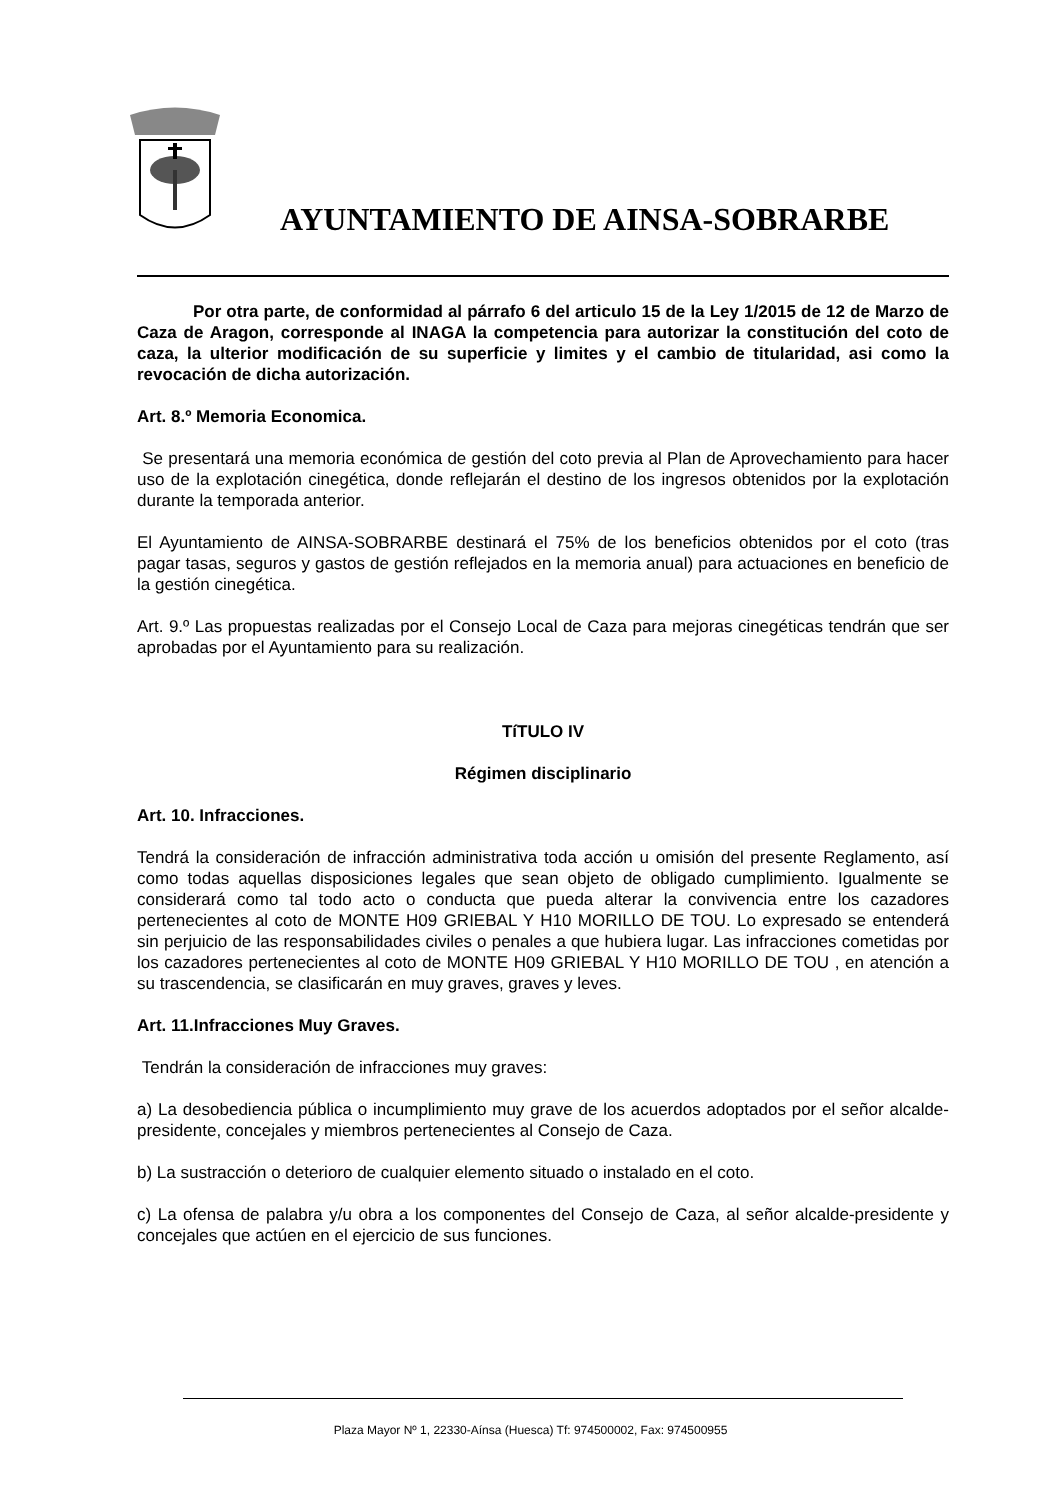AYUNTAMIENTO DE AINSA-SOBRARBE
Por otra parte, de conformidad al párrafo 6 del articulo 15 de la Ley 1/2015 de 12 de Marzo de Caza de Aragon, corresponde al INAGA la competencia para autorizar la constitución del coto de caza, la ulterior modificación de su superficie y limites y el cambio de titularidad, asi como la revocación de dicha autorización.
Art. 8.º Memoria Economica.
Se presentará una memoria económica de gestión del coto previa al Plan de Aprovechamiento para hacer uso de la explotación cinegética, donde reflejarán el destino de los ingresos obtenidos por la explotación durante la temporada anterior.
El Ayuntamiento de AINSA-SOBRARBE destinará el 75% de los beneficios obtenidos por el coto (tras pagar tasas, seguros y gastos de gestión reflejados en la memoria anual) para actuaciones en beneficio de la gestión cinegética.
Art. 9.º Las propuestas realizadas por el Consejo Local de Caza para mejoras cinegéticas tendrán que ser aprobadas por el Ayuntamiento para su realización.
TíTULO IV
Régimen disciplinario
Art. 10. Infracciones.
Tendrá la consideración de infracción administrativa toda acción u omisión del presente Reglamento, así como todas aquellas disposiciones legales que sean objeto de obligado cumplimiento. Igualmente se considerará como tal todo acto o conducta que pueda alterar la convivencia entre los cazadores pertenecientes al coto de MONTE H09 GRIEBAL Y H10 MORILLO DE TOU. Lo expresado se entenderá sin perjuicio de las responsabilidades civiles o penales a que hubiera lugar. Las infracciones cometidas por los cazadores pertenecientes al coto de MONTE H09 GRIEBAL Y H10 MORILLO DE TOU , en atención a su trascendencia, se clasificarán en muy graves, graves y leves.
Art. 11.Infracciones Muy Graves.
Tendrán la consideración de infracciones muy graves:
a) La desobediencia pública o incumplimiento muy grave de los acuerdos adoptados por el señor alcalde-presidente, concejales y miembros pertenecientes al Consejo de Caza.
b) La sustracción o deterioro de cualquier elemento situado o instalado en el coto.
c) La ofensa de palabra y/u obra a los componentes del Consejo de Caza, al señor alcalde-presidente y concejales que actúen en el ejercicio de sus funciones.
Plaza Mayor Nº 1, 22330-Aínsa (Huesca) Tf: 974500002, Fax: 974500955